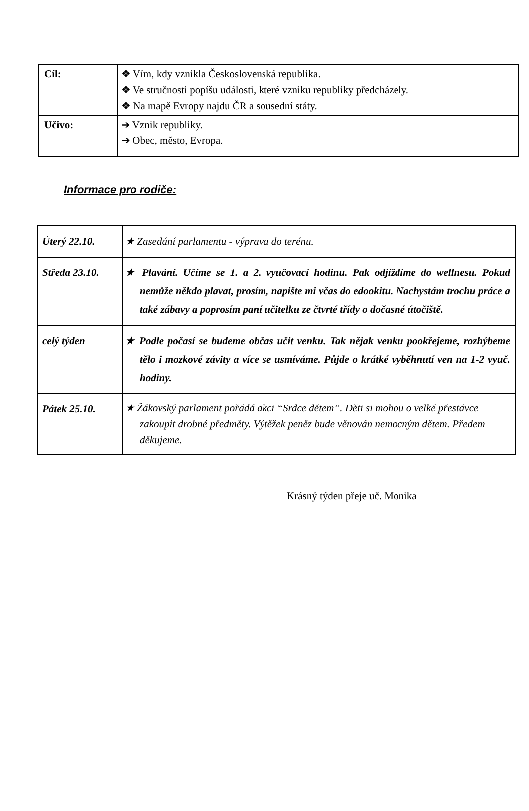| Cíl: | ❖ Vím, kdy vznikla Československá republika. ❖ Ve stručnosti popíšu události, které vzniku republiky předcházely. ❖ Na mapě Evropy najdu ČR a sousední státy. |
| Učivo: | ➔ Vznik republiky. ➔ Obec, město, Evropa. |
Informace pro rodiče:
| Úterý 22.10. | ★ Zasedání parlamentu - výprava do terénu. |
| Středa 23.10. | ★ Plavání. Učíme se 1. a 2. vyučovací hodinu. Pak odjíždíme do wellnesu. Pokud nemůže někdo plavat, prosím, napište mi včas do edookitu. Nachystám trochu práce a také zábavy a poprosím paní učitelku ze čtvrté třídy o dočasné útočiště. |
| celý týden | ★ Podle počasí se budeme občas učit venku. Tak nějak venku pookřejeme, rozhýbeme tělo i mozkové závity a více se usmíváme. Půjde o krátké vyběhnutí ven na 1-2 vyuč. hodiny. |
| Pátek 25.10. | ★ Žákovský parlament pořádá akci “Srdce dětem”. Děti si mohou o velké přestávce zakoupit drobné předměty. Výtěžek peněz bude věnován nemocným dětem. Předem děkujeme. |
Krásný týden přeje uč. Monika